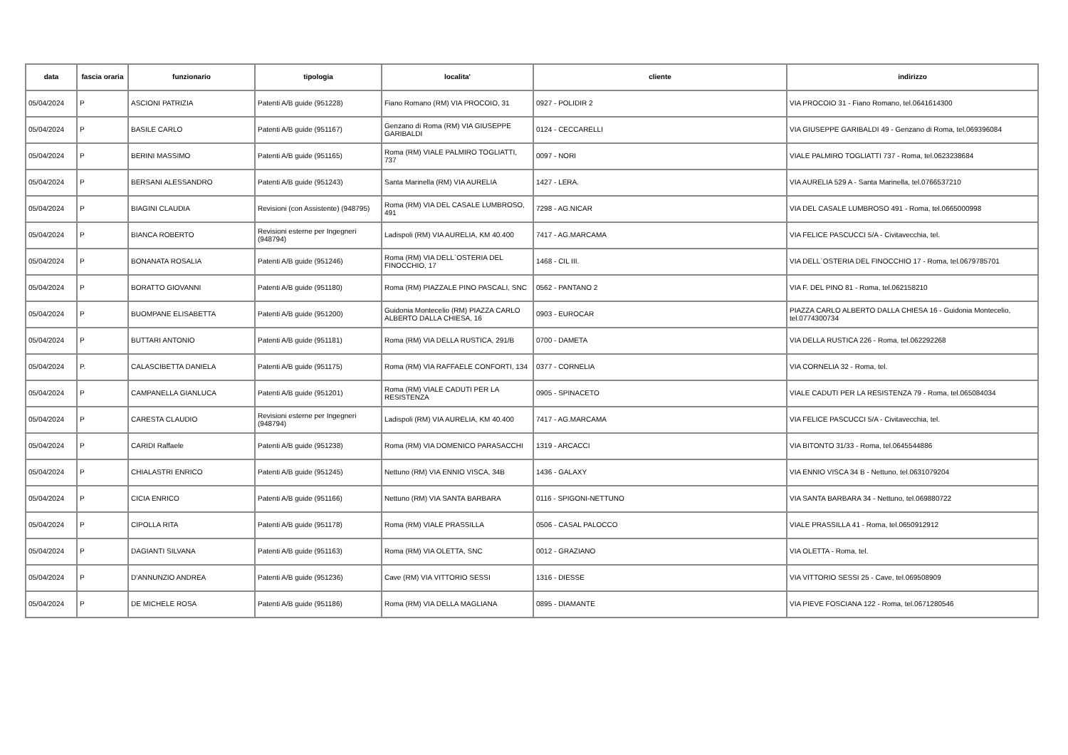| data | fascia oraria | funzionario | tipologia | localita' | cliente | indirizzo |
| --- | --- | --- | --- | --- | --- | --- |
| 05/04/2024 | P | ASCIONI PATRIZIA | Patenti A/B guide (951228) | Fiano Romano (RM) VIA PROCOIO, 31 | 0927 - POLIDIR 2 | VIA PROCOIO 31 - Fiano Romano, tel.0641614300 |
| 05/04/2024 | P | BASILE CARLO | Patenti A/B guide (951167) | Genzano di Roma (RM) VIA GIUSEPPE GARIBALDI | 0124 - CECCARELLI | VIA GIUSEPPE GARIBALDI 49 - Genzano di Roma, tel.069396084 |
| 05/04/2024 | P | BERINI MASSIMO | Patenti A/B guide (951165) | Roma (RM) VIALE PALMIRO TOGLIATTI, 737 | 0097 - NORI | VIALE PALMIRO TOGLIATTI 737 - Roma, tel.0623238684 |
| 05/04/2024 | P | BERSANI ALESSANDRO | Patenti A/B guide (951243) | Santa Marinella (RM) VIA AURELIA | 1427 - LERA. | VIA AURELIA 529 A - Santa Marinella, tel.0766537210 |
| 05/04/2024 | P | BIAGINI CLAUDIA | Revisioni (con Assistente) (948795) | Roma (RM) VIA DEL CASALE LUMBROSO, 491 | 7298 - AG.NICAR | VIA DEL CASALE LUMBROSO 491 - Roma, tel.0665000998 |
| 05/04/2024 | P | BIANCA ROBERTO | Revisioni esterne per Ingegneri (948794) | Ladispoli (RM) VIA AURELIA, KM 40.400 | 7417 - AG.MARCAMA | VIA FELICE PASCUCCI 5/A - Civitavecchia, tel. |
| 05/04/2024 | P | BONANATA ROSALIA | Patenti A/B guide (951246) | Roma (RM) VIA DELL`OSTERIA DEL FINOCCHIO, 17 | 1468 - CIL III. | VIA DELL`OSTERIA DEL FINOCCHIO 17 - Roma, tel.0679785701 |
| 05/04/2024 | P | BORATTO GIOVANNI | Patenti A/B guide (951180) | Roma (RM) PIAZZALE PINO PASCALI, SNC | 0562 - PANTANO 2 | VIA F. DEL PINO 81 - Roma, tel.062158210 |
| 05/04/2024 | P | BUOMPANE ELISABETTA | Patenti A/B guide (951200) | Guidonia Montecelio (RM) PIAZZA CARLO ALBERTO DALLA CHIESA, 16 | 0903 - EUROCAR | PIAZZA CARLO ALBERTO DALLA CHIESA 16 - Guidonia Montecelio, tel.0774300734 |
| 05/04/2024 | P | BUTTARI ANTONIO | Patenti A/B guide (951181) | Roma (RM) VIA DELLA RUSTICA, 291/B | 0700 - DAMETA | VIA DELLA RUSTICA 226 - Roma, tel.062292268 |
| 05/04/2024 | P. | CALASCIBETTA DANIELA | Patenti A/B guide (951175) | Roma (RM) VIA RAFFAELE CONFORTI, 134 | 0377 - CORNELIA | VIA CORNELIA 32 - Roma, tel. |
| 05/04/2024 | P | CAMPANELLA GIANLUCA | Patenti A/B guide (951201) | Roma (RM) VIALE CADUTI PER LA RESISTENZA | 0905 - SPINACETO | VIALE CADUTI PER LA RESISTENZA 79 - Roma, tel.065084034 |
| 05/04/2024 | P | CARESTA CLAUDIO | Revisioni esterne per Ingegneri (948794) | Ladispoli (RM) VIA AURELIA, KM 40.400 | 7417 - AG.MARCAMA | VIA FELICE PASCUCCI 5/A - Civitavecchia, tel. |
| 05/04/2024 | P | CARIDI Raffaele | Patenti A/B guide (951238) | Roma (RM) VIA DOMENICO PARASACCHI | 1319 - ARCACCI | VIA BITONTO 31/33 - Roma, tel.0645544886 |
| 05/04/2024 | P | CHIALASTRI ENRICO | Patenti A/B guide (951245) | Nettuno (RM) VIA ENNIO VISCA, 34B | 1436 - GALAXY | VIA ENNIO VISCA 34 B - Nettuno, tel.0631079204 |
| 05/04/2024 | P | CICIA ENRICO | Patenti A/B guide (951166) | Nettuno (RM) VIA SANTA BARBARA | 0116 - SPIGONI-NETTUNO | VIA SANTA BARBARA 34 - Nettuno, tel.069880722 |
| 05/04/2024 | P | CIPOLLA RITA | Patenti A/B guide (951178) | Roma (RM) VIALE PRASSILLA | 0506 - CASAL PALOCCO | VIALE PRASSILLA 41 - Roma, tel.0650912912 |
| 05/04/2024 | P | DAGIANTI SILVANA | Patenti A/B guide (951163) | Roma (RM) VIA OLETTA, SNC | 0012 - GRAZIANO | VIA OLETTA - Roma, tel. |
| 05/04/2024 | P | D'ANNUNZIO ANDREA | Patenti A/B guide (951236) | Cave (RM) VIA VITTORIO SESSI | 1316 - DIESSE | VIA VITTORIO SESSI 25 - Cave, tel.069508909 |
| 05/04/2024 | P | DE MICHELE ROSA | Patenti A/B guide (951186) | Roma (RM) VIA DELLA MAGLIANA | 0895 - DIAMANTE | VIA PIEVE FOSCIANA 122 - Roma, tel.0671280546 |